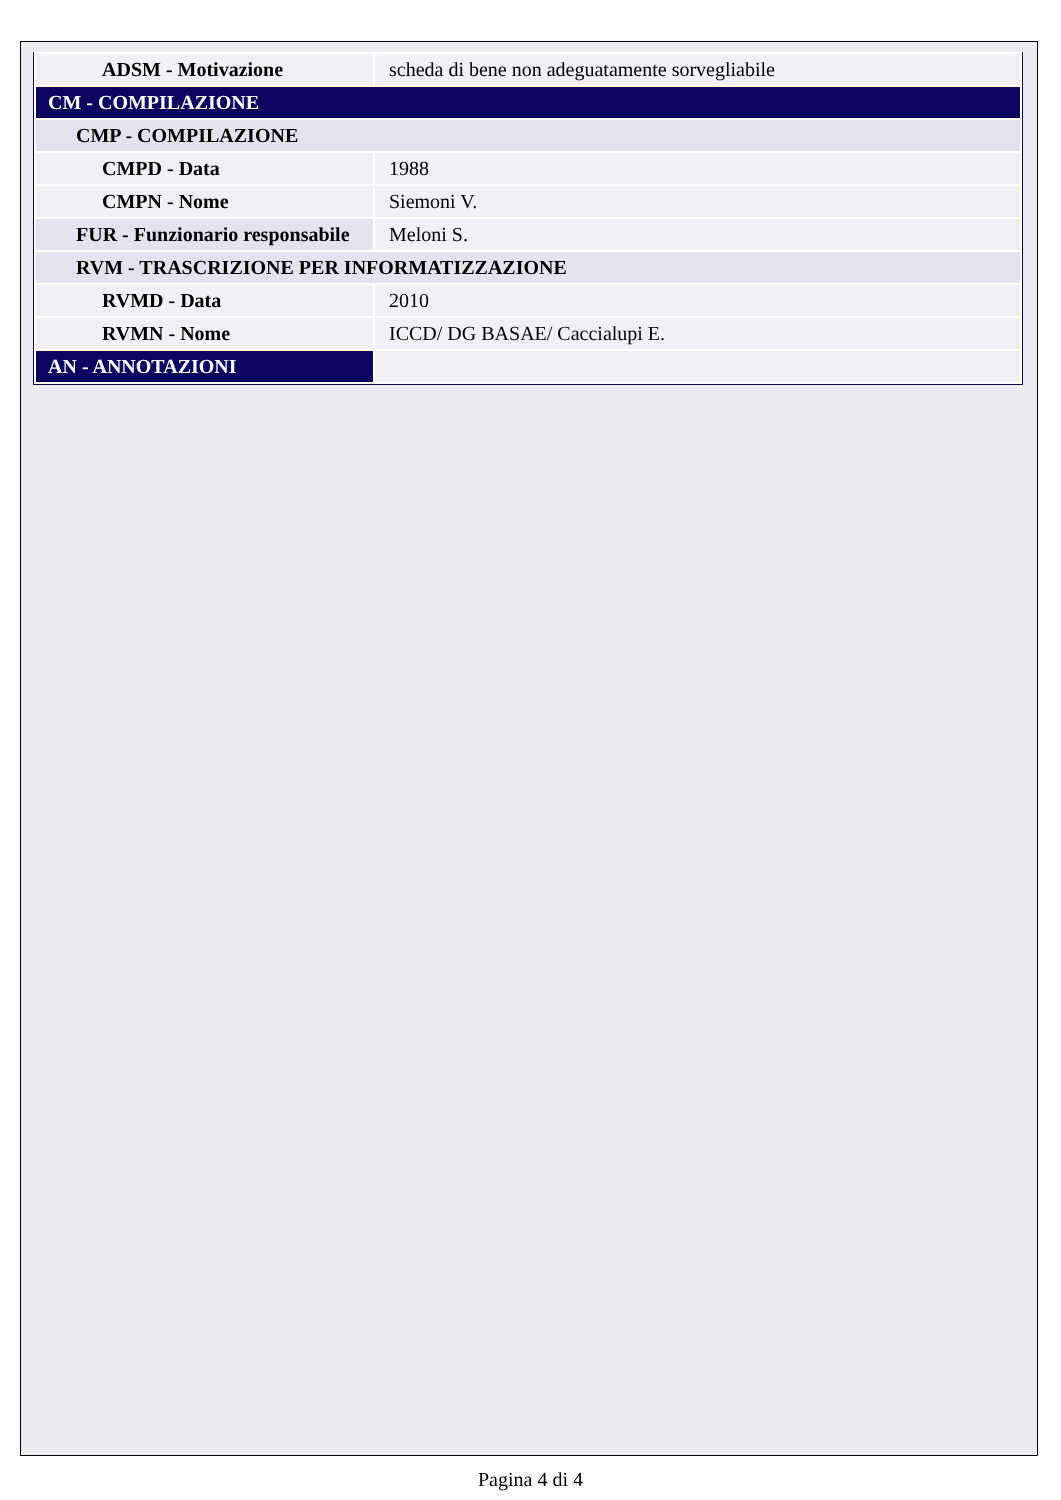| ADSM - Motivazione | scheda di bene non adeguatamente sorvegliabile |
| CM - COMPILAZIONE | |
| CMP - COMPILAZIONE | |
| CMPD - Data | 1988 |
| CMPN - Nome | Siemoni V. |
| FUR - Funzionario responsabile | Meloni S. |
| RVM - TRASCRIZIONE PER INFORMATIZZAZIONE | |
| RVMD - Data | 2010 |
| RVMN - Nome | ICCD/ DG BASAE/ Caccialupi E. |
| AN - ANNOTAZIONI | |
Pagina 4 di 4